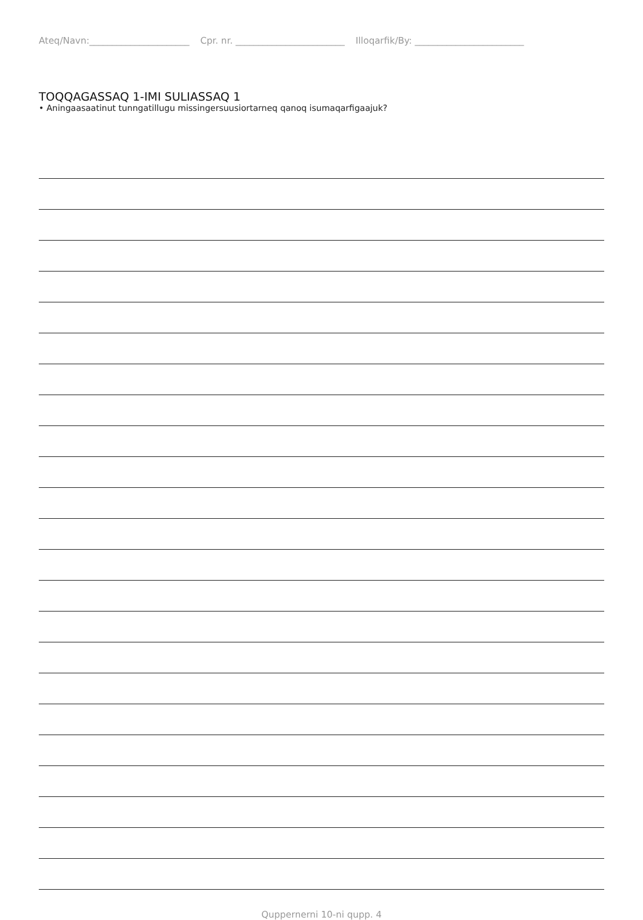Ateq/Navn:______________________ Cpr. nr. ________________________ Illoqarfik/By: ________________________
TOQQAGASSAQ 1-IMI SULIASSAQ 1
• Aningaasaatinut tunngatillugu missingersuusiortarneq qanoq isumaqarfigaajuk?
Quppernerni 10-ni qupp. 4